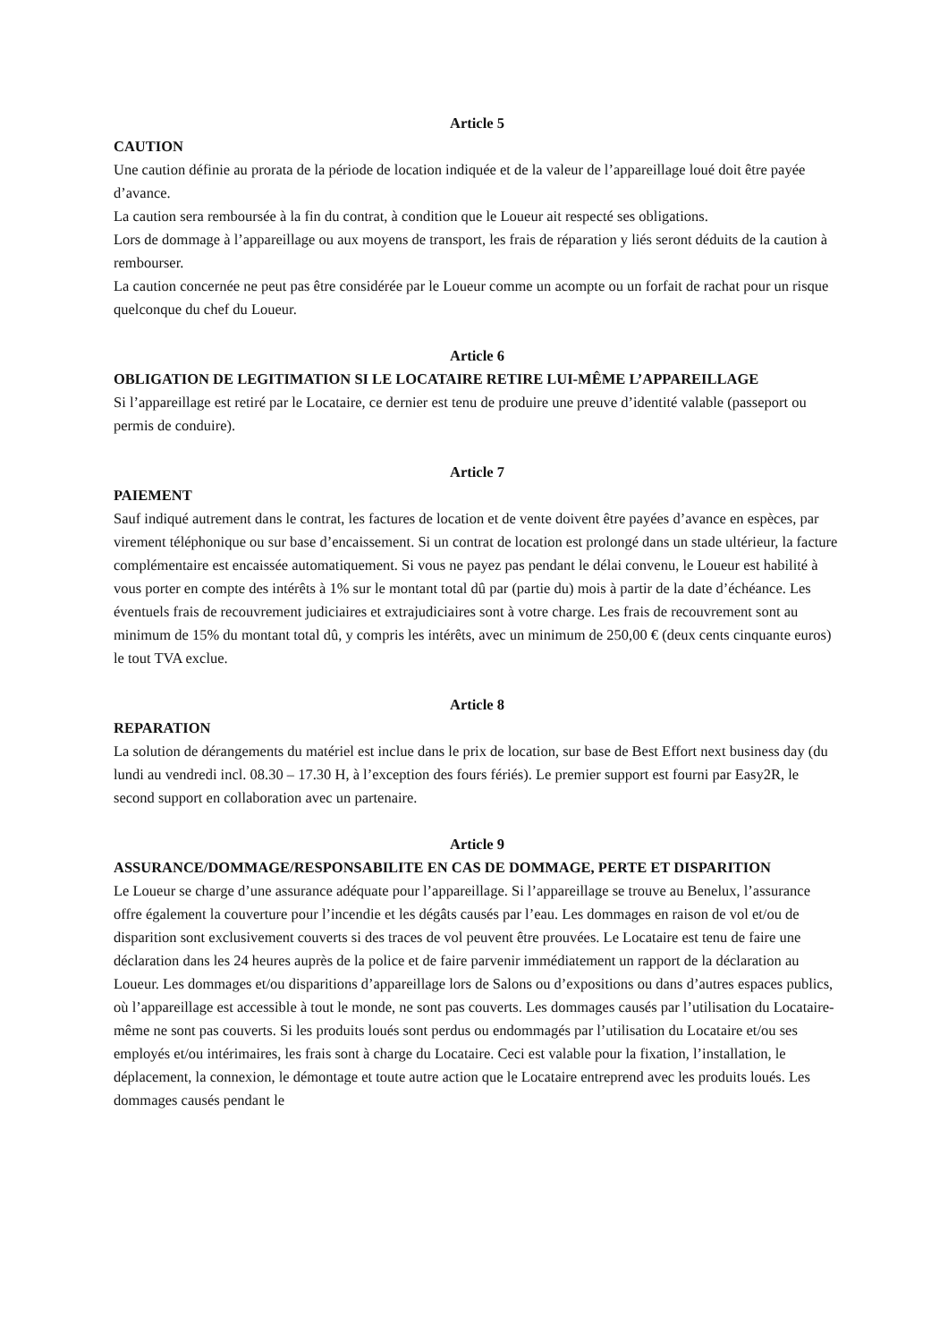Article 5
CAUTION
Une caution définie au prorata de la période de location indiquée et de la valeur de l’appareillage loué doit être payée d’avance.
La caution sera remboursée à la fin du contrat, à condition que le Loueur ait respecté ses obligations.
Lors de dommage à l’appareillage ou aux moyens de transport, les frais de réparation y liés seront déduits de la caution à rembourser.
La caution concernée ne peut pas être considérée par le Loueur comme un acompte ou un forfait de rachat pour un risque quelconque du chef du Loueur.
Article 6
OBLIGATION DE LEGITIMATION SI LE LOCATAIRE RETIRE LUI-MÊME L’APPAREILLAGE
Si l’appareillage est retiré par le Locataire, ce dernier est tenu de produire une preuve d’identité valable (passeport ou permis de conduire).
Article 7
PAIEMENT
Sauf indiqué autrement dans le contrat, les factures de location et de vente doivent être payées d’avance en espèces, par virement téléphonique ou sur base d’encaissement. Si un contrat de location est prolongé dans un stade ultérieur, la facture complémentaire est encaissée automatiquement. Si vous ne payez pas pendant le délai convenu, le Loueur est habilité à vous porter en compte des intérêts à 1% sur le montant total dû par (partie du) mois à partir de la date d’échéance. Les éventuels frais de recouvrement judiciaires et extrajudiciaires sont à votre charge. Les frais de recouvrement sont au minimum de 15% du montant total dû, y compris les intérêts, avec un minimum de 250,00 € (deux cents cinquante euros) le tout TVA exclue.
Article 8
REPARATION
La solution de dérangements du matériel est inclue dans le prix de location, sur base de Best Effort next business day (du lundi au vendredi incl. 08.30 – 17.30 H, à l’exception des fours fériés). Le premier support est fourni par Easy2R, le second support en collaboration avec un partenaire.
Article 9
ASSURANCE/DOMMAGE/RESPONSABILITE EN CAS DE DOMMAGE, PERTE ET DISPARITION
Le Loueur se charge d’une assurance adéquate pour l’appareillage. Si l’appareillage se trouve au Benelux, l’assurance offre également la couverture pour l’incendie et les dégâts causés par l’eau. Les dommages en raison de vol et/ou de disparition sont exclusivement couverts si des traces de vol peuvent être prouvées. Le Locataire est tenu de faire une déclaration dans les 24 heures auprès de la police et de faire parvenir immédiatement un rapport de la déclaration au Loueur. Les dommages et/ou disparitions d’appareillage lors de Salons ou d’expositions ou dans d’autres espaces publics, où l’appareillage est accessible à tout le monde, ne sont pas couverts. Les dommages causés par l’utilisation du Locataire-même ne sont pas couverts. Si les produits loués sont perdus ou endommagés par l’utilisation du Locataire et/ou ses employés et/ou intérimaires, les frais sont à charge du Locataire. Ceci est valable pour la fixation, l’installation, le déplacement, la connexion, le démontage et toute autre action que le Locataire entreprend avec les produits loués. Les dommages causés pendant le